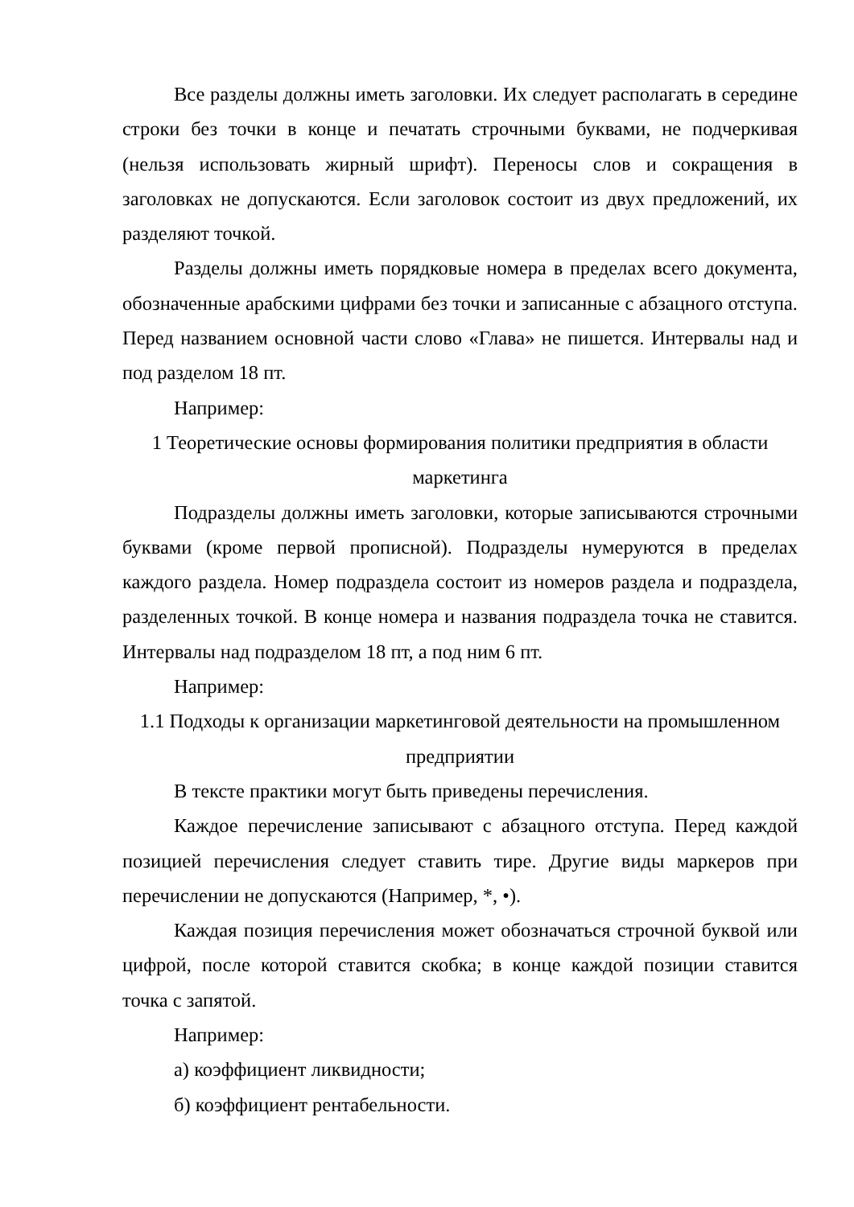Все разделы должны иметь заголовки. Их следует располагать в середине строки без точки в конце и печатать строчными буквами, не подчеркивая (нельзя использовать жирный шрифт). Переносы слов и сокращения в заголовках не допускаются. Если заголовок состоит из двух предложений, их разделяют точкой.
Разделы должны иметь порядковые номера в пределах всего документа, обозначенные арабскими цифрами без точки и записанные с абзацного отступа. Перед названием основной части слово «Глава» не пишется. Интервалы над и под разделом 18 пт.
Например:
1 Теоретические основы формирования политики предприятия в области маркетинга
Подразделы должны иметь заголовки, которые записываются строчными буквами (кроме первой прописной). Подразделы нумеруются в пределах каждого раздела. Номер подраздела состоит из номеров раздела и подраздела, разделенных точкой. В конце номера и названия подраздела точка не ставится. Интервалы над подразделом 18 пт, а под ним 6 пт.
Например:
1.1 Подходы к организации маркетинговой деятельности на промышленном предприятии
В тексте практики могут быть приведены перечисления.
Каждое перечисление записывают с абзацного отступа. Перед каждой позицией перечисления следует ставить тире. Другие виды маркеров при перечислении не допускаются (Например, *, •).
Каждая позиция перечисления может обозначаться строчной буквой или цифрой, после которой ставится скобка; в конце каждой позиции ставится точка с запятой.
Например:
а) коэффициент ликвидности;
б) коэффициент рентабельности.